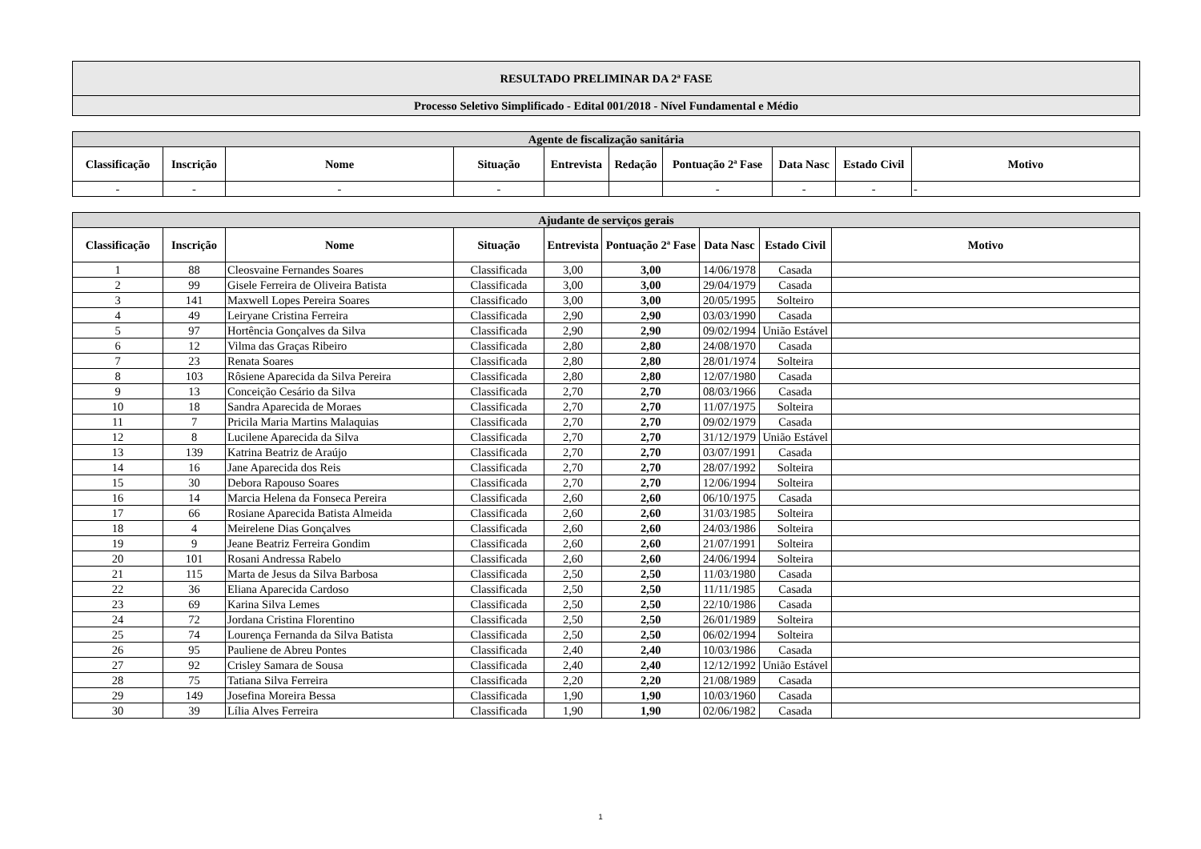| RESULTADO PRELIMINAR DA 2ª FASE |
| Processo Seletivo Simplificado - Edital 001/2018 - Nível Fundamental e Médio |
| Agente de fiscalização sanitária | | | | | | | | | |
| Classificação | Inscrição | Nome | Situação | Entrevista | Redação | Pontuação 2ª Fase | Data Nasc | Estado Civil | Motivo |
| - | - | - | - | | | - | - | - | - |
| Ajudante de serviços gerais | | | | | | | | |
| Classificação | Inscrição | Nome | Situação | Entrevista | Pontuação 2ª Fase | Data Nasc | Estado Civil | Motivo |
| 1 | 88 | Cleosvaine Fernandes Soares | Classificada | 3,00 | 3,00 | 14/06/1978 | Casada | |
| 2 | 99 | Gisele Ferreira de Oliveira Batista | Classificada | 3,00 | 3,00 | 29/04/1979 | Casada | |
| 3 | 141 | Maxwell Lopes Pereira Soares | Classificado | 3,00 | 3,00 | 20/05/1995 | Solteiro | |
| 4 | 49 | Leiryane Cristina Ferreira | Classificada | 2,90 | 2,90 | 03/03/1990 | Casada | |
| 5 | 97 | Hortência Gonçalves da Silva | Classificada | 2,90 | 2,90 | 09/02/1994 | União Estável | |
| 6 | 12 | Vilma das Graças Ribeiro | Classificada | 2,80 | 2,80 | 24/08/1970 | Casada | |
| 7 | 23 | Renata Soares | Classificada | 2,80 | 2,80 | 28/01/1974 | Solteira | |
| 8 | 103 | Rôsiene Aparecida da Silva Pereira | Classificada | 2,80 | 2,80 | 12/07/1980 | Casada | |
| 9 | 13 | Conceição Cesário da Silva | Classificada | 2,70 | 2,70 | 08/03/1966 | Casada | |
| 10 | 18 | Sandra Aparecida de Moraes | Classificada | 2,70 | 2,70 | 11/07/1975 | Solteira | |
| 11 | 7 | Pricila Maria Martins Malaquias | Classificada | 2,70 | 2,70 | 09/02/1979 | Casada | |
| 12 | 8 | Lucilene Aparecida da Silva | Classificada | 2,70 | 2,70 | 31/12/1979 | União Estável | |
| 13 | 139 | Katrina Beatriz de Araújo | Classificada | 2,70 | 2,70 | 03/07/1991 | Casada | |
| 14 | 16 | Jane Aparecida dos Reis | Classificada | 2,70 | 2,70 | 28/07/1992 | Solteira | |
| 15 | 30 | Debora Rapouso Soares | Classificada | 2,70 | 2,70 | 12/06/1994 | Solteira | |
| 16 | 14 | Marcia Helena da Fonseca Pereira | Classificada | 2,60 | 2,60 | 06/10/1975 | Casada | |
| 17 | 66 | Rosiane Aparecida Batista Almeida | Classificada | 2,60 | 2,60 | 31/03/1985 | Solteira | |
| 18 | 4 | Meirelene Dias Gonçalves | Classificada | 2,60 | 2,60 | 24/03/1986 | Solteira | |
| 19 | 9 | Jeane Beatriz Ferreira Gondim | Classificada | 2,60 | 2,60 | 21/07/1991 | Solteira | |
| 20 | 101 | Rosani Andressa Rabelo | Classificada | 2,60 | 2,60 | 24/06/1994 | Solteira | |
| 21 | 115 | Marta de Jesus da Silva Barbosa | Classificada | 2,50 | 2,50 | 11/03/1980 | Casada | |
| 22 | 36 | Eliana Aparecida Cardoso | Classificada | 2,50 | 2,50 | 11/11/1985 | Casada | |
| 23 | 69 | Karina Silva Lemes | Classificada | 2,50 | 2,50 | 22/10/1986 | Casada | |
| 24 | 72 | Jordana Cristina Florentino | Classificada | 2,50 | 2,50 | 26/01/1989 | Solteira | |
| 25 | 74 | Lourença Fernanda da Silva Batista | Classificada | 2,50 | 2,50 | 06/02/1994 | Solteira | |
| 26 | 95 | Pauliene de Abreu Pontes | Classificada | 2,40 | 2,40 | 10/03/1986 | Casada | |
| 27 | 92 | Crisley Samara de Sousa | Classificada | 2,40 | 2,40 | 12/12/1992 | União Estável | |
| 28 | 75 | Tatiana Silva Ferreira | Classificada | 2,20 | 2,20 | 21/08/1989 | Casada | |
| 29 | 149 | Josefina Moreira Bessa | Classificada | 1,90 | 1,90 | 10/03/1960 | Casada | |
| 30 | 39 | Lília Alves Ferreira | Classificada | 1,90 | 1,90 | 02/06/1982 | Casada | |
1